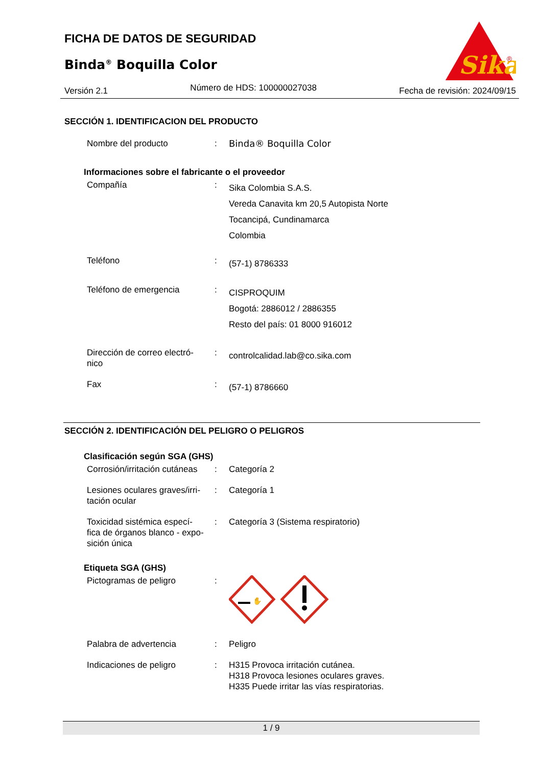FICHA DE DATOS DE SEGURIDAD
Binda<sup>®</sup> Boquilla Color
Sika
®
Versión 2.1 Número de HDS: 100000027038 Fecha de revisión: 2024/09/15
SECCIÓN 1. IDENTIFICACION DEL PRODUCTO
Nombre del producto : Binda® Boquilla Color
Informaciones sobre el fabricante o el proveedor
Compañía :
Sika Colombia S.A.S.
Vereda Canavita km 20,5 Autopista Norte
Tocancipá, Cundinamarca
Colombia
Teléfono :
(57-1) 8786333
Teléfono de emergencia :
CISPROQUIM
Bogotá: 2886012 / 2886355
Resto del país: 01 8000 916012
Dirección de correo electró-
nico
:
controlcalidad.lab@co.sika.com
Fax :
(57-1) 8786660
SECCIÓN 2. IDENTIFICACIÓN DEL PELIGRO O PELIGROS
Clasificación según SGA (GHS)
Corrosión/irritación cutáneas
: Categoría 2
Lesiones oculares graves/irri-
tación ocular
: Categoría 1
Toxicidad sistémica especí-
fica de órganos blanco - expo-
sición única
: Categoría 3 (Sistema respiratorio)
Etiqueta SGA (GHS)
Pictogramas de peligro :
✋
Palabra de advertencia : Peligro
Indicaciones de peligro : H315 Provoca irritación cutánea.
H318 Provoca lesiones oculares graves.
H335 Puede irritar las vías respiratorias.
1 / 9